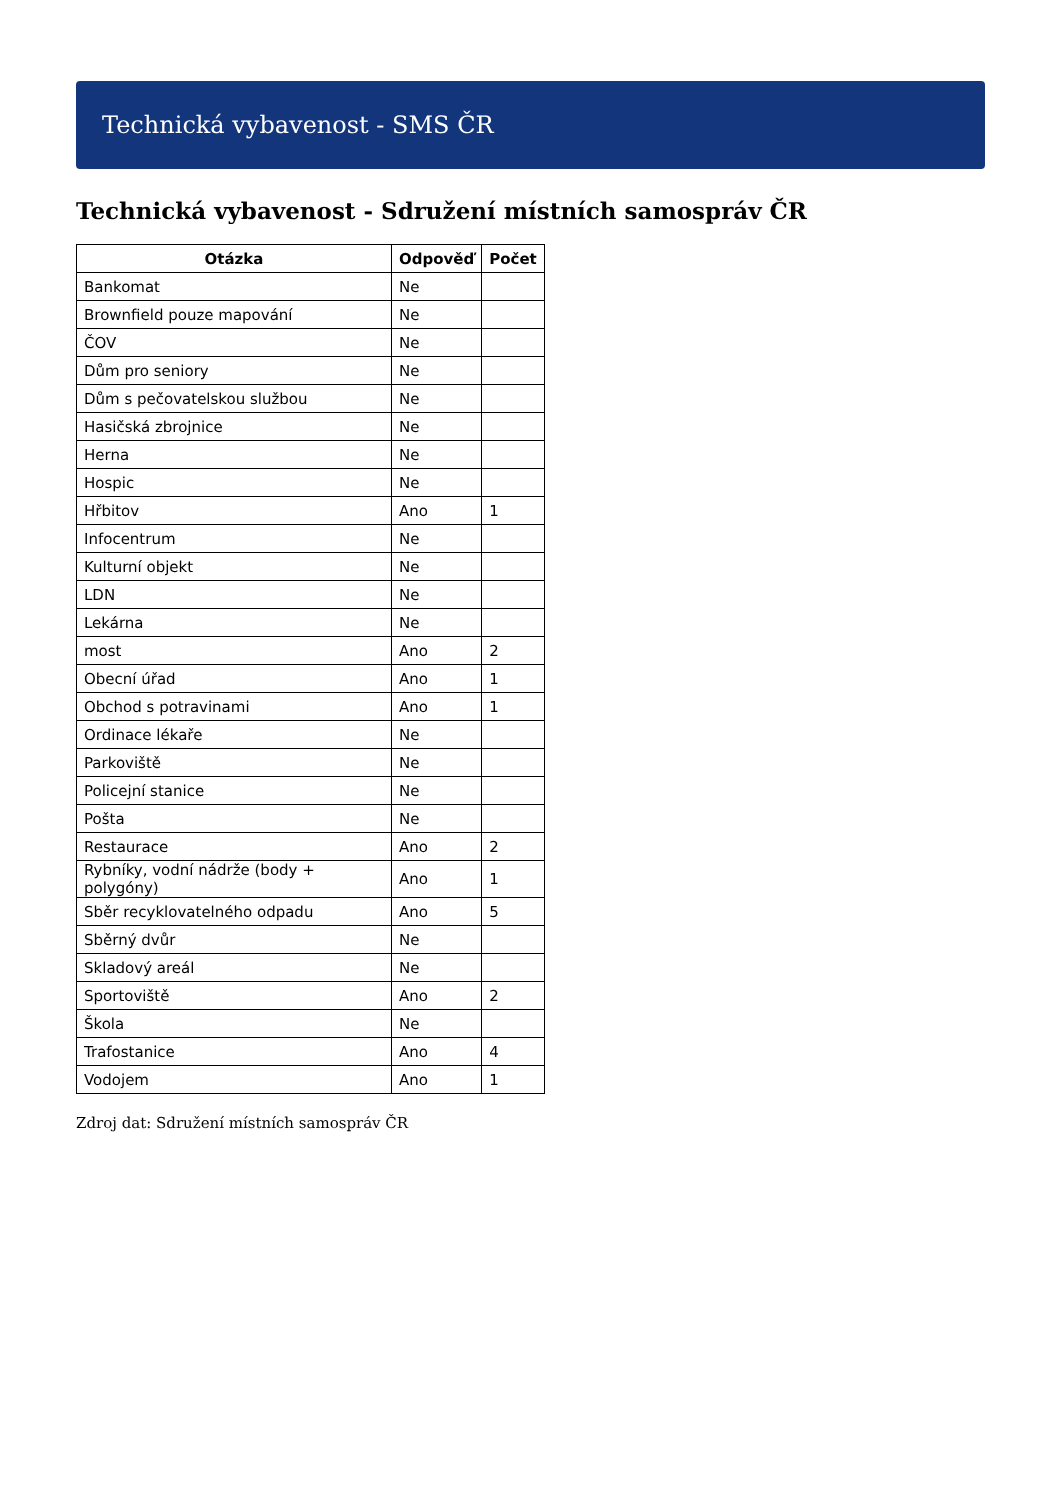Technická vybavenost - SMS ČR
Technická vybavenost - Sdružení místních samospráv ČR
| Otázka | Odpověď | Počet |
| --- | --- | --- |
| Bankomat | Ne | |
| Brownfield pouze mapování | Ne | |
| ČOV | Ne | |
| Dům pro seniory | Ne | |
| Dům s pečovatelskou službou | Ne | |
| Hasičská zbrojnice | Ne | |
| Herna | Ne | |
| Hospic | Ne | |
| Hřbitov | Ano | 1 |
| Infocentrum | Ne | |
| Kulturní objekt | Ne | |
| LDN | Ne | |
| Lekárna | Ne | |
| most | Ano | 2 |
| Obecní úřad | Ano | 1 |
| Obchod s potravinami | Ano | 1 |
| Ordinace lékaře | Ne | |
| Parkoviště | Ne | |
| Policejní stanice | Ne | |
| Pošta | Ne | |
| Restaurace | Ano | 2 |
| Rybníky, vodní nádrže (body + polygóny) | Ano | 1 |
| Sběr recyklovatelného odpadu | Ano | 5 |
| Sběrný dvůr | Ne | |
| Skladový areál | Ne | |
| Sportoviště | Ano | 2 |
| Škola | Ne | |
| Trafostanice | Ano | 4 |
| Vodojem | Ano | 1 |
Zdroj dat: Sdružení místních samospráv ČR